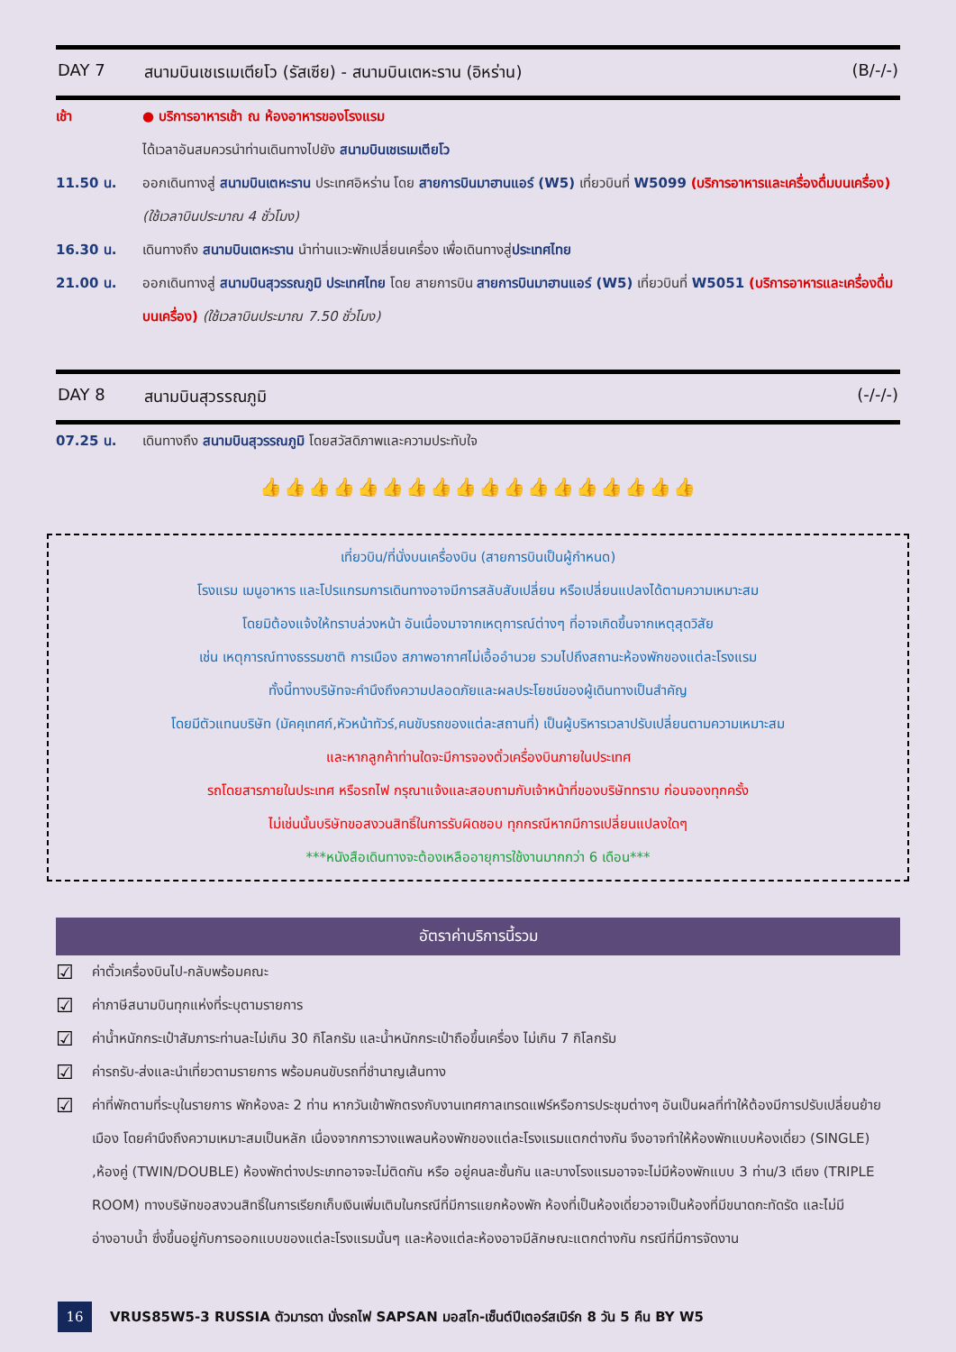DAY 7 สนามบินเชเรเมเตียโว (รัสเซีย) - สนามบินเตหะราน (อิหร่าน) (B/-/-)
เช้า ● บริการอาหารเช้า ณ ห้องอาหารของโรงแรม
ได้เวลาอันสมควรนำท่านเดินทางไปยัง สนามบินเชเรเมเตียโว
11.50 น. ออกเดินทางสู่ สนามบินเตหะราน ประเทศอิหร่าน โดย สายการบินมาฮานแอร์ (W5) เที่ยวบินที่ W5099 (บริการอาหารและเครื่องดื่มบนเครื่อง) (ใช้เวลาบินประมาณ 4 ชั่วโมง)
16.30 น. เดินทางถึง สนามบินเตหะราน นำท่านแวะพักเปลี่ยนเครื่อง เพื่อเดินทางสู่ประเทศไทย
21.00 น. ออกเดินทางสู่ สนามบินสุวรรณภูมิ ประเทศไทย โดย สายการบิน สายการบินมาฮานแอร์ (W5) เที่ยวบินที่ W5051 (บริการอาหารและเครื่องดื่มบนเครื่อง) (ใช้เวลาบินประมาณ 7.50 ชั่วโมง)
DAY 8 สนามบินสุวรรณภูมิ (-/-/-)
07.25 น. เดินทางถึง สนามบินสุวรรณภูมิ โดยสวัสดิภาพและความประทับใจ
👍👍👍👍👍👍👍👍👍👍👍👍👍👍👍👍👍👍
เที่ยวบิน/ที่นั่งบนเครื่องบิน (สายการบินเป็นผู้กำหนด)
โรงแรม เมนูอาหาร และโปรแกรมการเดินทางอาจมีการสลับสับเปลี่ยน หรือเปลี่ยนแปลงได้ตามความเหมาะสม
โดยมิต้องแจ้งให้ทราบล่วงหน้า อันเนื่องมาจากเหตุการณ์ต่างๆ ที่อาจเกิดขึ้นจากเหตุสุดวิสัย
เช่น เหตุการณ์ทางธรรมชาติ การเมือง สภาพอากาศไม่เอื้ออำนวย รวมไปถึงสถานะห้องพักของแต่ละโรงแรม
ทั้งนี้ทางบริษัทจะคำนึงถึงความปลอดภัยและผลประโยชน์ของผู้เดินทางเป็นสำคัญ
โดยมีตัวแทนบริษัท (มัคคุเทศก์,หัวหน้าทัวร์,คนขับรถของแต่ละสถานที่) เป็นผู้บริหารเวลาปรับเปลี่ยนตามความเหมาะสม
และหากลูกค้าท่านใดจะมีการจองตั๋วเครื่องบินภายในประเทศ
รถโดยสารภายในประเทศ หรือรถไฟ กรุณาแจ้งและสอบถามกับเจ้าหน้าที่ของบริษัททราบ ก่อนจองทุกครั้ง
ไม่เช่นนั้นบริษัทขอสงวนสิทธิ์ในการรับผิดชอบ ทุกกรณีหากมีการเปลี่ยนแปลงใดๆ
***หนังสือเดินทางจะต้องเหลืออายุการใช้งานมากกว่า 6 เดือน***
อัตราค่าบริการนี้รวม
☑ ค่าตั๋วเครื่องบินไป-กลับพร้อมคณะ
☑ ค่าภาษีสนามบินทุกแห่งที่ระบุตามรายการ
☑ ค่าน้ำหนักกระเป๋าสัมภาระท่านละไม่เกิน 30 กิโลกรัม และน้ำหนักกระเป๋าถือขึ้นเครื่อง ไม่เกิน 7 กิโลกรัม
☑ ค่ารถรับ-ส่งและนำเที่ยวตามรายการ พร้อมคนขับรถที่ชำนาญเส้นทาง
☑ ค่าที่พักตามที่ระบุในรายการ พักห้องละ 2 ท่าน หากวันเข้าพักตรงกับงานเทศกาลเทรดแฟร์หรือการประชุมต่างๆ อันเป็นผลที่ทำให้ต้องมีการปรับเปลี่ยนย้ายเมือง โดยคำนึงถึงความเหมาะสมเป็นหลัก เนื่องจากการวางแพลนห้องพักของแต่ละโรงแรมแตกต่างกัน จึงอาจทำให้ห้องพักแบบห้องเดี่ยว (SINGLE) ,ห้องคู่ (TWIN/DOUBLE) ห้องพักต่างประเภทอาจจะไม่ติดกัน หรือ อยู่คนละชั้นกัน และบางโรงแรมอาจจะไม่มีห้องพักแบบ 3 ท่าน/3 เตียง (TRIPLE ROOM) ทางบริษัทขอสงวนสิทธิ์ในการเรียกเก็บเงินเพิ่มเติมในกรณีที่มีการแยกห้องพัก ห้องที่เป็นห้องเดี่ยวอาจเป็นห้องที่มีขนาดกะทัดรัด และไม่มีอ่างอาบน้ำ ซึ่งขึ้นอยู่กับการออกแบบของแต่ละโรงแรมนั้นๆ และห้องแต่ละห้องอาจมีลักษณะแตกต่างกัน กรณีที่มีการจัดงาน
16 VRUS85W5-3 RUSSIA ตัวมารดา นั่งรถไฟ SAPSAN มอสโก-เซ็นต์ปีเตอร์สเบิร์ก 8 วัน 5 คืน BY W5